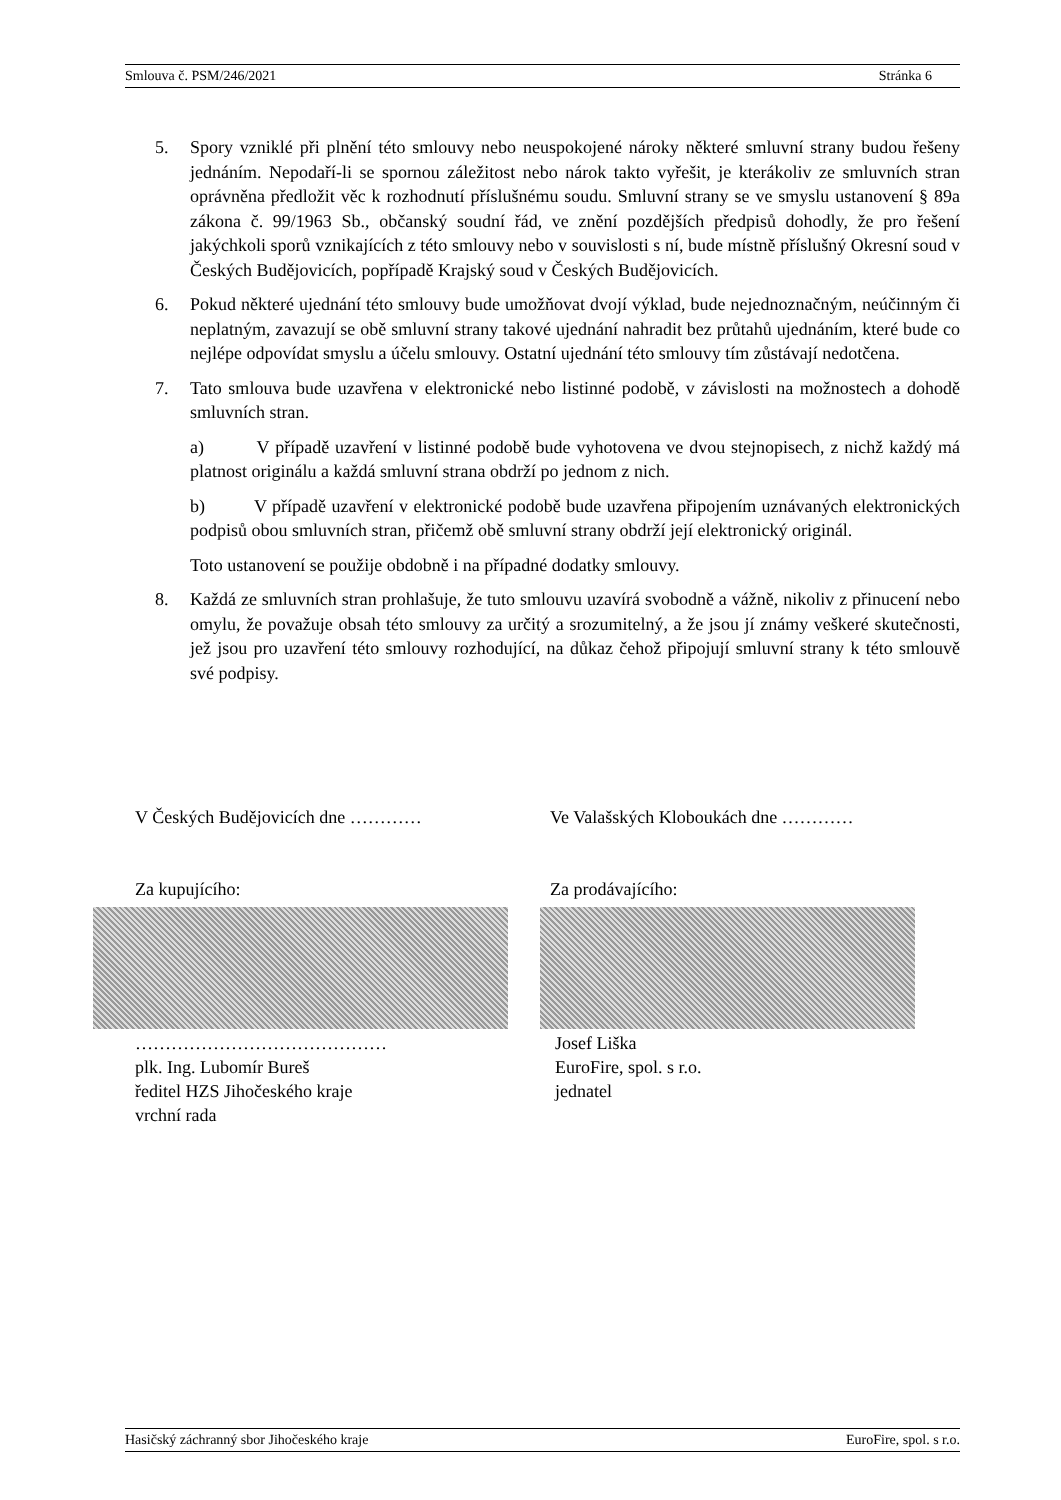Smlouva č. PSM/246/2021 Stránka 6
5. Spory vzniklé při plnění této smlouvy nebo neuspokojené nároky některé smluvní strany budou řešeny jednáním. Nepodaří-li se spornou záležitost nebo nárok takto vyřešit, je kterákoliv ze smluvních stran oprávněna předložit věc k rozhodnutí příslušnému soudu. Smluvní strany se ve smyslu ustanovení § 89a zákona č. 99/1963 Sb., občanský soudní řád, ve znění pozdějších předpisů dohodly, že pro řešení jakýchkoli sporů vznikajících z této smlouvy nebo v souvislosti s ní, bude místně příslušný Okresní soud v Českých Budějovicích, popřípadě Krajský soud v Českých Budějovicích.
6. Pokud některé ujednání této smlouvy bude umožňovat dvojí výklad, bude nejednoznačným, neúčinným či neplatným, zavazují se obě smluvní strany takové ujednání nahradit bez průtahů ujednáním, které bude co nejlépe odpovídat smyslu a účelu smlouvy. Ostatní ujednání této smlouvy tím zůstávají nedotčena.
7. Tato smlouva bude uzavřena v elektronické nebo listinné podobě, v závislosti na možnostech a dohodě smluvních stran.
a) V případě uzavření v listinné podobě bude vyhotovena ve dvou stejnopisech, z nichž každý má platnost originálu a každá smluvní strana obdrží po jednom z nich.
b) V případě uzavření v elektronické podobě bude uzavřena připojením uznávaných elektronických podpisů obou smluvních stran, přičemž obě smluvní strany obdrží její elektronický originál.
Toto ustanovení se použije obdobně i na případné dodatky smlouvy.
8. Každá ze smluvních stran prohlašuje, že tuto smlouvu uzavírá svobodně a vážně, nikoliv z přinucení nebo omylu, že považuje obsah této smlouvy za určitý a srozumitelný, a že jsou jí známy veškeré skutečnosti, jež jsou pro uzavření této smlouvy rozhodující, na důkaz čehož připojují smluvní strany k této smlouvě své podpisy.
V Českých Budějovicích dne …………
Za kupujícího:
……………………………………
plk. Ing. Lubomír Bureš
ředitel HZS Jihočeského kraje
vrchní rada
Ve Valašských Kloboukách dne …………
Za prodávajícího:
Josef Liška
EuroFire, spol. s r.o.
jednatel
Hasičský záchranný sbor Jihočeského kraje EuroFire, spol. s r.o.